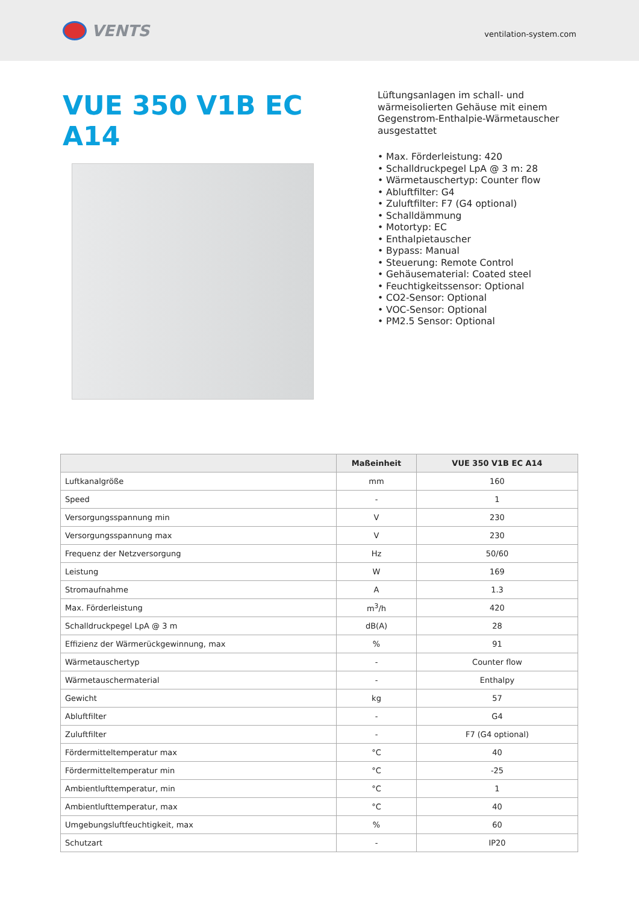VENTS
ventilation-system.com
VUE 350 V1B EC A14
Lüftungsanlagen im schall- und wärmeisolierten Gehäuse mit einem Gegenstrom-Enthalpie-Wärmetauscher ausgestattet
• Max. Förderleistung: 420
• Schalldruckpegel LpA @ 3 m: 28
• Wärmetauschertyp: Counter flow
• Abluftfilter: G4
• Zuluftfilter: F7 (G4 optional)
• Schalldämmung
• Motortyp: EC
• Enthalpietauscher
• Bypass: Manual
• Steuerung: Remote Control
• Gehäusematerial: Coated steel
• Feuchtigkeitssensor: Optional
• CO2-Sensor: Optional
• VOC-Sensor: Optional
• PM2.5 Sensor: Optional
| | Maßeinheit | VUE 350 V1B EC A14 |
| --- | --- | --- |
| Luftkanalgröße | mm | 160 |
| Speed | - | 1 |
| Versorgungsspannung min | V | 230 |
| Versorgungsspannung max | V | 230 |
| Frequenz der Netzversorgung | Hz | 50/60 |
| Leistung | W | 169 |
| Stromaufnahme | A | 1.3 |
| Max. Förderleistung | m<sup>3</sup>/h | 420 |
| Schalldruckpegel LpA @ 3 m | dB(A) | 28 |
| Effizienz der Wärmerückgewinnung, max | % | 91 |
| Wärmetauschertyp | - | Counter flow |
| Wärmetauschermaterial | - | Enthalpy |
| Gewicht | kg | 57 |
| Abluftfilter | - | G4 |
| Zuluftfilter | - | F7 (G4 optional) |
| Fördermitteltemperatur max | °C | 40 |
| Fördermitteltemperatur min | °C | -25 |
| Ambientlufttemperatur, min | °C | 1 |
| Ambientlufttemperatur, max | °C | 40 |
| Umgebungsluftfeuchtigkeit, max | % | 60 |
| Schutzart | - | IP20 |